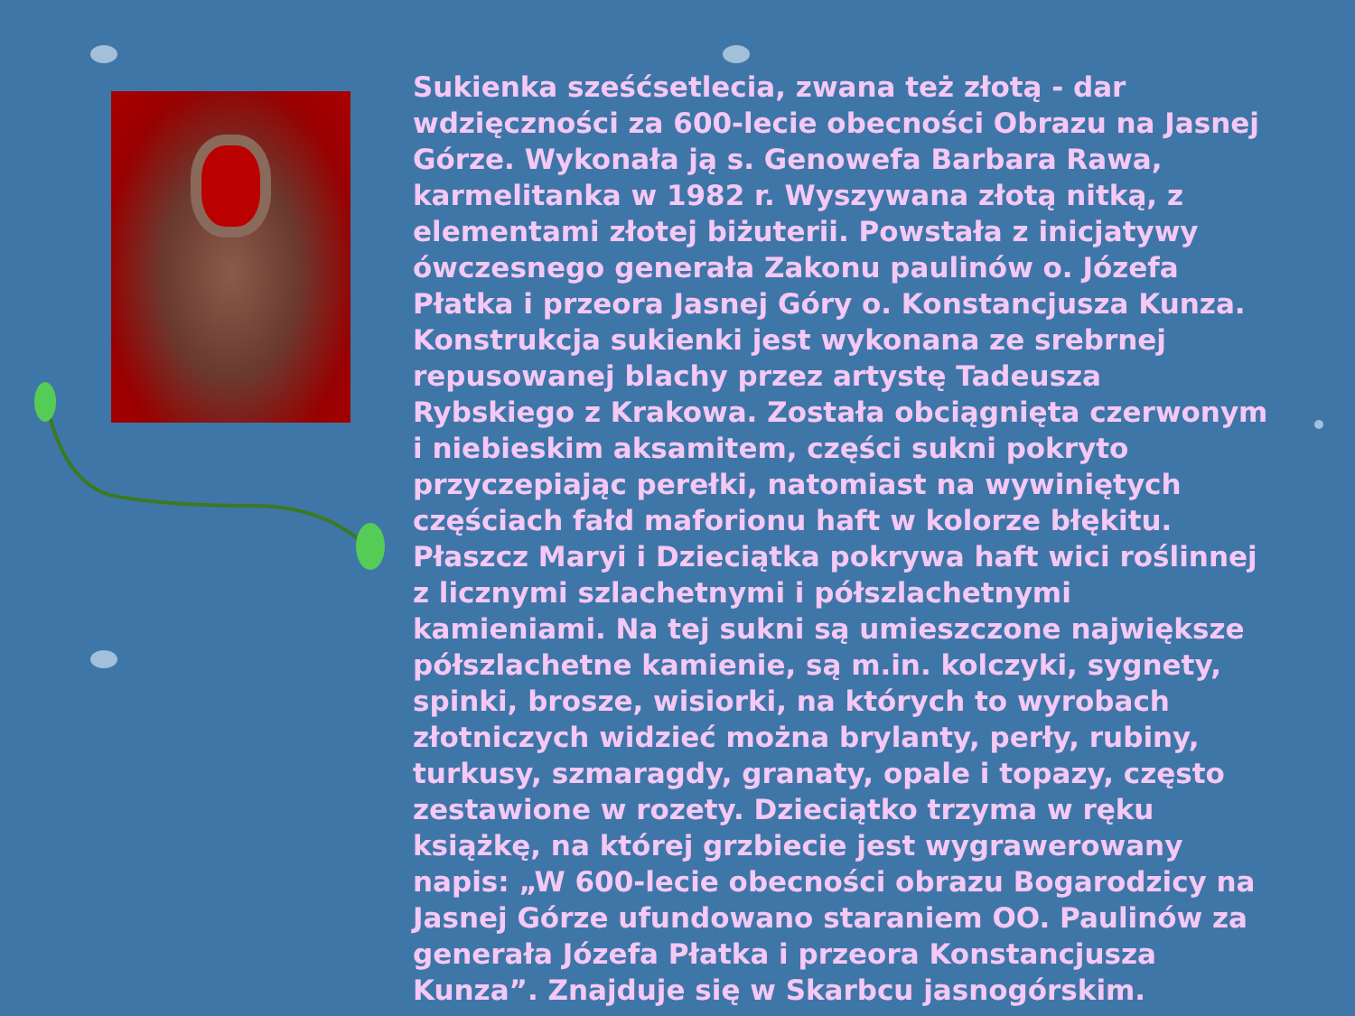Sukienka sześćsetlecia, zwana też złotą - dar wdzięczności za 600-lecie obecności Obrazu na Jasnej Górze. Wykonała ją s. Genowefa Barbara Rawa, karmelitanka w 1982 r. Wyszywana złotą nitką, z elementami złotej biżuterii. Powstała z inicjatywy ówczesnego generała Zakonu paulinów o. Józefa Płatka i przeora Jasnej Góry o. Konstancjusza Kunza. Konstrukcja sukienki jest wykonana ze srebrnej repusowanej blachy przez artystę Tadeusza Rybskiego z Krakowa. Została obciągnięta czerwonym i niebieskim aksamitem, części sukni pokryto przyczepiając perełki, natomiast na wywiniętych częściach fałd maforionu haft w kolorze błękitu. Płaszcz Maryi i Dzieciątka pokrywa haft wici roślinnej z licznymi szlachetnymi i półszlachetnymi kamieniami. Na tej sukni są umieszczone największe półszlachetne kamienie, są m.in. kolczyki, sygnety, spinki, brosze, wisiorki, na których to wyrobach złotniczych widzieć można brylanty, perły, rubiny, turkusy, szmaragdy, granaty, opale i topazy, często zestawione w rozety. Dzieciątko trzyma w ręku książkę, na której grzbiecie jest wygrawerowany napis: „W 600-lecie obecności obrazu Bogarodzicy na Jasnej Górze ufundowano staraniem OO. Paulinów za generała Józefa Płatka i przeora Konstancjusza Kunza”. Znajduje się w Skarbcu jasnogórskim.